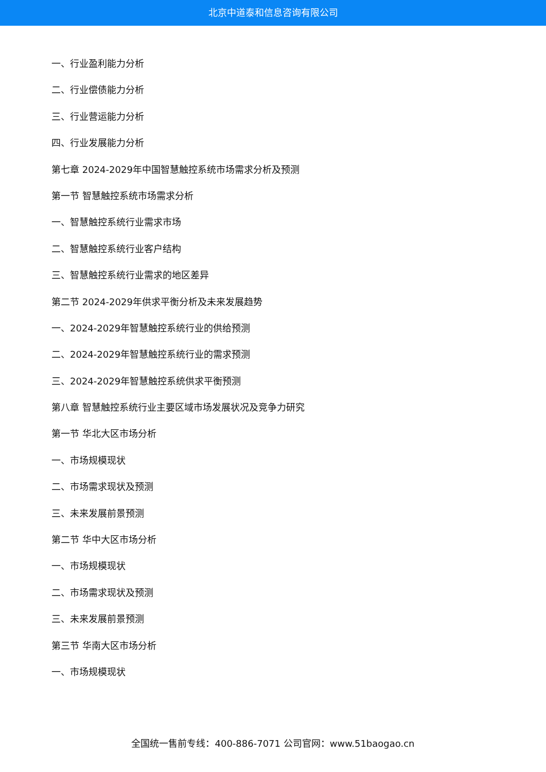北京中道泰和信息咨询有限公司
一、行业盈利能力分析
二、行业偿债能力分析
三、行业营运能力分析
四、行业发展能力分析
第七章 2024-2029年中国智慧触控系统市场需求分析及预测
第一节 智慧触控系统市场需求分析
一、智慧触控系统行业需求市场
二、智慧触控系统行业客户结构
三、智慧触控系统行业需求的地区差异
第二节 2024-2029年供求平衡分析及未来发展趋势
一、2024-2029年智慧触控系统行业的供给预测
二、2024-2029年智慧触控系统行业的需求预测
三、2024-2029年智慧触控系统供求平衡预测
第八章 智慧触控系统行业主要区域市场发展状况及竞争力研究
第一节 华北大区市场分析
一、市场规模现状
二、市场需求现状及预测
三、未来发展前景预测
第二节 华中大区市场分析
一、市场规模现状
二、市场需求现状及预测
三、未来发展前景预测
第三节 华南大区市场分析
一、市场规模现状
全国统一售前专线：400-886-7071 公司官网：www.51baogao.cn